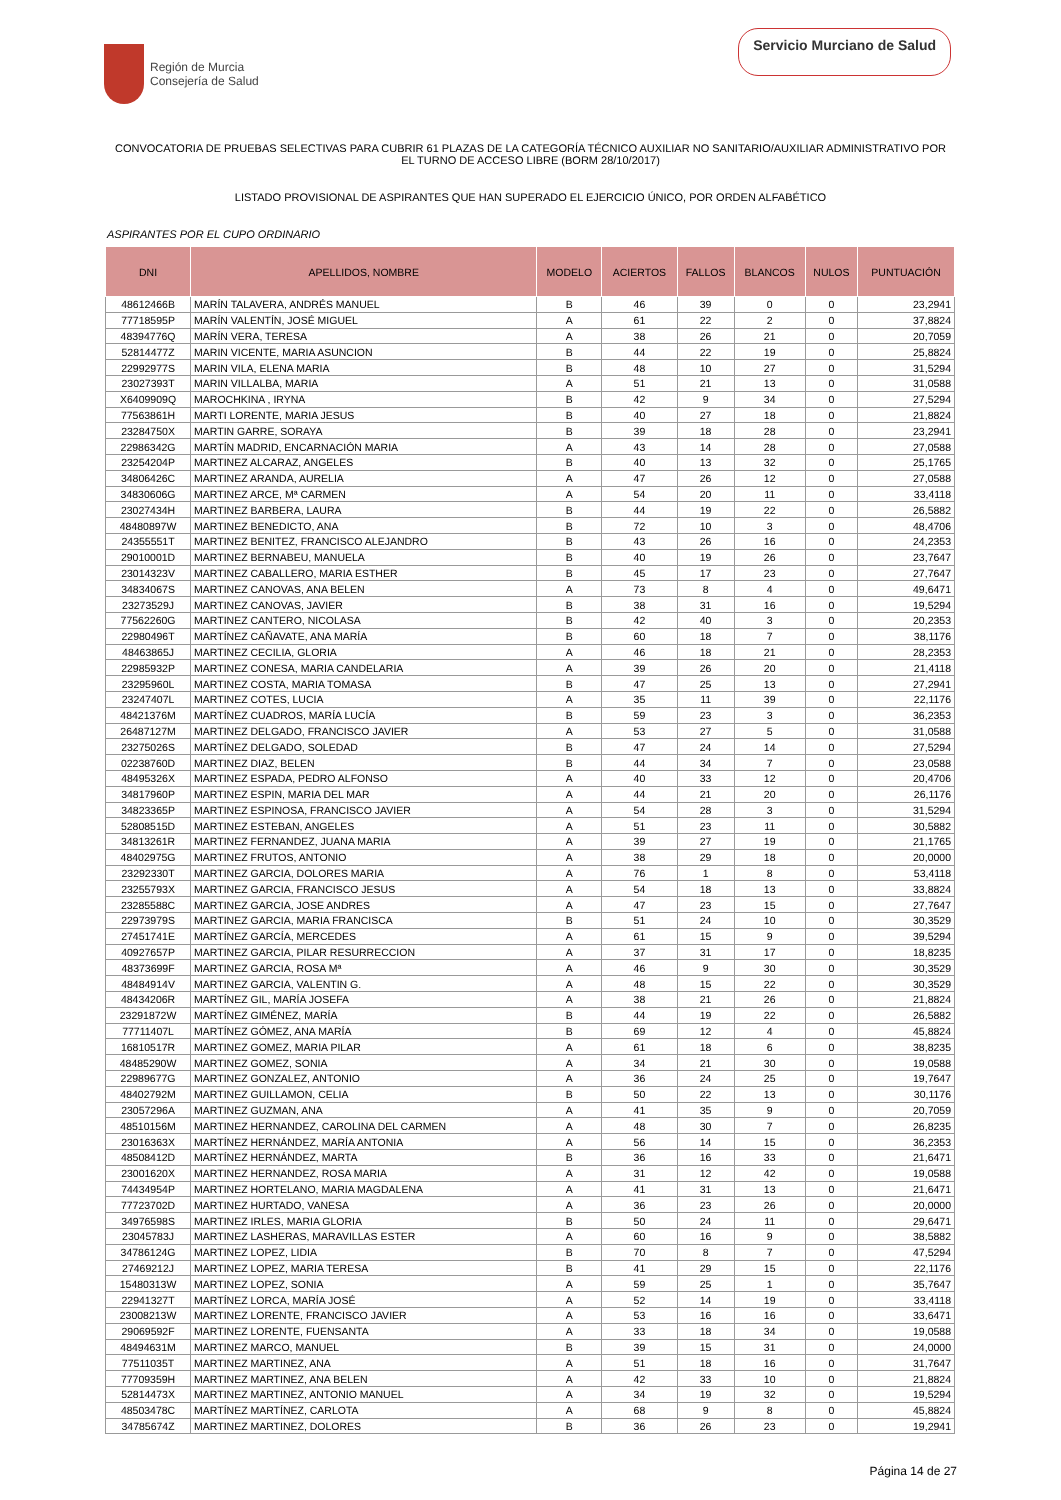Región de Murcia
Consejería de Salud
Servicio Murciano de Salud
CONVOCATORIA DE PRUEBAS SELECTIVAS PARA CUBRIR 61 PLAZAS DE LA CATEGORÍA TÉCNICO AUXILIAR NO SANITARIO/AUXILIAR ADMINISTRATIVO POR EL TURNO DE ACCESO LIBRE (BORM 28/10/2017)
LISTADO PROVISIONAL DE ASPIRANTES QUE HAN SUPERADO EL EJERCICIO ÚNICO, POR ORDEN ALFABÉTICO
ASPIRANTES POR EL CUPO ORDINARIO
| DNI | APELLIDOS, NOMBRE | MODELO | ACIERTOS | FALLOS | BLANCOS | NULOS | PUNTUACIÓN |
| --- | --- | --- | --- | --- | --- | --- | --- |
| 48612466B | MARÍN TALAVERA, ANDRÉS MANUEL | B | 46 | 39 | 0 | 0 | 23,2941 |
| 77718595P | MARÍN VALENTÍN, JOSÉ MIGUEL | A | 61 | 22 | 2 | 0 | 37,8824 |
| 48394776Q | MARÍN VERA, TERESA | A | 38 | 26 | 21 | 0 | 20,7059 |
| 52814477Z | MARIN VICENTE, MARIA ASUNCION | B | 44 | 22 | 19 | 0 | 25,8824 |
| 22992977S | MARIN VILA, ELENA MARIA | B | 48 | 10 | 27 | 0 | 31,5294 |
| 23027393T | MARIN VILLALBA, MARIA | A | 51 | 21 | 13 | 0 | 31,0588 |
| X6409909Q | MAROCHKINA , IRYNA | B | 42 | 9 | 34 | 0 | 27,5294 |
| 77563861H | MARTI LORENTE, MARIA JESUS | B | 40 | 27 | 18 | 0 | 21,8824 |
| 23284750X | MARTIN GARRE, SORAYA | B | 39 | 18 | 28 | 0 | 23,2941 |
| 22986342G | MARTÍN MADRID, ENCARNACIÓN MARIA | A | 43 | 14 | 28 | 0 | 27,0588 |
| 23254204P | MARTINEZ ALCARAZ, ANGELES | B | 40 | 13 | 32 | 0 | 25,1765 |
| 34806426C | MARTINEZ ARANDA, AURELIA | A | 47 | 26 | 12 | 0 | 27,0588 |
| 34830606G | MARTINEZ ARCE, Mª CARMEN | A | 54 | 20 | 11 | 0 | 33,4118 |
| 23027434H | MARTINEZ BARBERA, LAURA | B | 44 | 19 | 22 | 0 | 26,5882 |
| 48480897W | MARTINEZ BENEDICTO, ANA | B | 72 | 10 | 3 | 0 | 48,4706 |
| 24355551T | MARTINEZ BENITEZ, FRANCISCO ALEJANDRO | B | 43 | 26 | 16 | 0 | 24,2353 |
| 29010001D | MARTINEZ BERNABEU, MANUELA | B | 40 | 19 | 26 | 0 | 23,7647 |
| 23014323V | MARTINEZ CABALLERO, MARIA ESTHER | B | 45 | 17 | 23 | 0 | 27,7647 |
| 34834067S | MARTINEZ CANOVAS, ANA BELEN | A | 73 | 8 | 4 | 0 | 49,6471 |
| 23273529J | MARTINEZ CANOVAS, JAVIER | B | 38 | 31 | 16 | 0 | 19,5294 |
| 77562260G | MARTINEZ CANTERO, NICOLASA | B | 42 | 40 | 3 | 0 | 20,2353 |
| 22980496T | MARTÍNEZ CAÑAVATE, ANA MARÍA | B | 60 | 18 | 7 | 0 | 38,1176 |
| 48463865J | MARTINEZ CECILIA, GLORIA | A | 46 | 18 | 21 | 0 | 28,2353 |
| 22985932P | MARTINEZ CONESA, MARIA CANDELARIA | A | 39 | 26 | 20 | 0 | 21,4118 |
| 23295960L | MARTINEZ COSTA, MARIA TOMASA | B | 47 | 25 | 13 | 0 | 27,2941 |
| 23247407L | MARTINEZ COTES, LUCIA | A | 35 | 11 | 39 | 0 | 22,1176 |
| 48421376M | MARTÍNEZ CUADROS, MARÍA LUCÍA | B | 59 | 23 | 3 | 0 | 36,2353 |
| 26487127M | MARTINEZ DELGADO, FRANCISCO JAVIER | A | 53 | 27 | 5 | 0 | 31,0588 |
| 23275026S | MARTÍNEZ DELGADO, SOLEDAD | B | 47 | 24 | 14 | 0 | 27,5294 |
| 02238760D | MARTINEZ DIAZ, BELEN | B | 44 | 34 | 7 | 0 | 23,0588 |
| 48495326X | MARTINEZ ESPADA, PEDRO ALFONSO | A | 40 | 33 | 12 | 0 | 20,4706 |
| 34817960P | MARTINEZ ESPIN, MARIA DEL MAR | A | 44 | 21 | 20 | 0 | 26,1176 |
| 34823365P | MARTINEZ ESPINOSA, FRANCISCO JAVIER | A | 54 | 28 | 3 | 0 | 31,5294 |
| 52808515D | MARTINEZ ESTEBAN, ANGELES | A | 51 | 23 | 11 | 0 | 30,5882 |
| 34813261R | MARTINEZ FERNANDEZ, JUANA MARIA | A | 39 | 27 | 19 | 0 | 21,1765 |
| 48402975G | MARTINEZ FRUTOS, ANTONIO | A | 38 | 29 | 18 | 0 | 20,0000 |
| 23292330T | MARTINEZ GARCIA, DOLORES MARIA | A | 76 | 1 | 8 | 0 | 53,4118 |
| 23255793X | MARTINEZ GARCIA, FRANCISCO JESUS | A | 54 | 18 | 13 | 0 | 33,8824 |
| 23285588C | MARTINEZ GARCIA, JOSE ANDRES | A | 47 | 23 | 15 | 0 | 27,7647 |
| 22973979S | MARTINEZ GARCIA, MARIA FRANCISCA | B | 51 | 24 | 10 | 0 | 30,3529 |
| 27451741E | MARTÍNEZ GARCÍA, MERCEDES | A | 61 | 15 | 9 | 0 | 39,5294 |
| 40927657P | MARTINEZ GARCIA, PILAR RESURRECCION | A | 37 | 31 | 17 | 0 | 18,8235 |
| 48373699F | MARTINEZ GARCIA, ROSA Mª | A | 46 | 9 | 30 | 0 | 30,3529 |
| 48484914V | MARTINEZ GARCIA, VALENTIN G. | A | 48 | 15 | 22 | 0 | 30,3529 |
| 48434206R | MARTÍNEZ GIL, MARÍA JOSEFA | A | 38 | 21 | 26 | 0 | 21,8824 |
| 23291872W | MARTÍNEZ GIMÉNEZ, MARÍA | B | 44 | 19 | 22 | 0 | 26,5882 |
| 77711407L | MARTÍNEZ GÓMEZ, ANA MARÍA | B | 69 | 12 | 4 | 0 | 45,8824 |
| 16810517R | MARTINEZ GOMEZ, MARIA PILAR | A | 61 | 18 | 6 | 0 | 38,8235 |
| 48485290W | MARTINEZ GOMEZ, SONIA | A | 34 | 21 | 30 | 0 | 19,0588 |
| 22989677G | MARTINEZ GONZALEZ, ANTONIO | A | 36 | 24 | 25 | 0 | 19,7647 |
| 48402792M | MARTINEZ GUILLAMON, CELIA | B | 50 | 22 | 13 | 0 | 30,1176 |
| 23057296A | MARTINEZ GUZMAN, ANA | A | 41 | 35 | 9 | 0 | 20,7059 |
| 48510156M | MARTINEZ HERNANDEZ, CAROLINA DEL CARMEN | A | 48 | 30 | 7 | 0 | 26,8235 |
| 23016363X | MARTÍNEZ HERNÁNDEZ, MARÍA ANTONIA | A | 56 | 14 | 15 | 0 | 36,2353 |
| 48508412D | MARTÍNEZ HERNÁNDEZ, MARTA | B | 36 | 16 | 33 | 0 | 21,6471 |
| 23001620X | MARTINEZ HERNANDEZ, ROSA MARIA | A | 31 | 12 | 42 | 0 | 19,0588 |
| 74434954P | MARTINEZ HORTELANO, MARIA MAGDALENA | A | 41 | 31 | 13 | 0 | 21,6471 |
| 77723702D | MARTINEZ HURTADO, VANESA | A | 36 | 23 | 26 | 0 | 20,0000 |
| 34976598S | MARTINEZ IRLES, MARIA GLORIA | B | 50 | 24 | 11 | 0 | 29,6471 |
| 23045783J | MARTINEZ LASHERAS, MARAVILLAS ESTER | A | 60 | 16 | 9 | 0 | 38,5882 |
| 34786124G | MARTINEZ LOPEZ, LIDIA | B | 70 | 8 | 7 | 0 | 47,5294 |
| 27469212J | MARTINEZ LOPEZ, MARIA TERESA | B | 41 | 29 | 15 | 0 | 22,1176 |
| 15480313W | MARTINEZ LOPEZ, SONIA | A | 59 | 25 | 1 | 0 | 35,7647 |
| 22941327T | MARTÍNEZ LORCA, MARÍA JOSÉ | A | 52 | 14 | 19 | 0 | 33,4118 |
| 23008213W | MARTINEZ LORENTE, FRANCISCO JAVIER | A | 53 | 16 | 16 | 0 | 33,6471 |
| 29069592F | MARTINEZ LORENTE, FUENSANTA | A | 33 | 18 | 34 | 0 | 19,0588 |
| 48494631M | MARTINEZ MARCO, MANUEL | B | 39 | 15 | 31 | 0 | 24,0000 |
| 77511035T | MARTINEZ MARTINEZ, ANA | A | 51 | 18 | 16 | 0 | 31,7647 |
| 77709359H | MARTINEZ MARTINEZ, ANA BELEN | A | 42 | 33 | 10 | 0 | 21,8824 |
| 52814473X | MARTINEZ MARTINEZ, ANTONIO MANUEL | A | 34 | 19 | 32 | 0 | 19,5294 |
| 48503478C | MARTÍNEZ MARTÍNEZ, CARLOTA | A | 68 | 9 | 8 | 0 | 45,8824 |
| 34785674Z | MARTINEZ MARTINEZ, DOLORES | B | 36 | 26 | 23 | 0 | 19,2941 |
Página 14 de 27